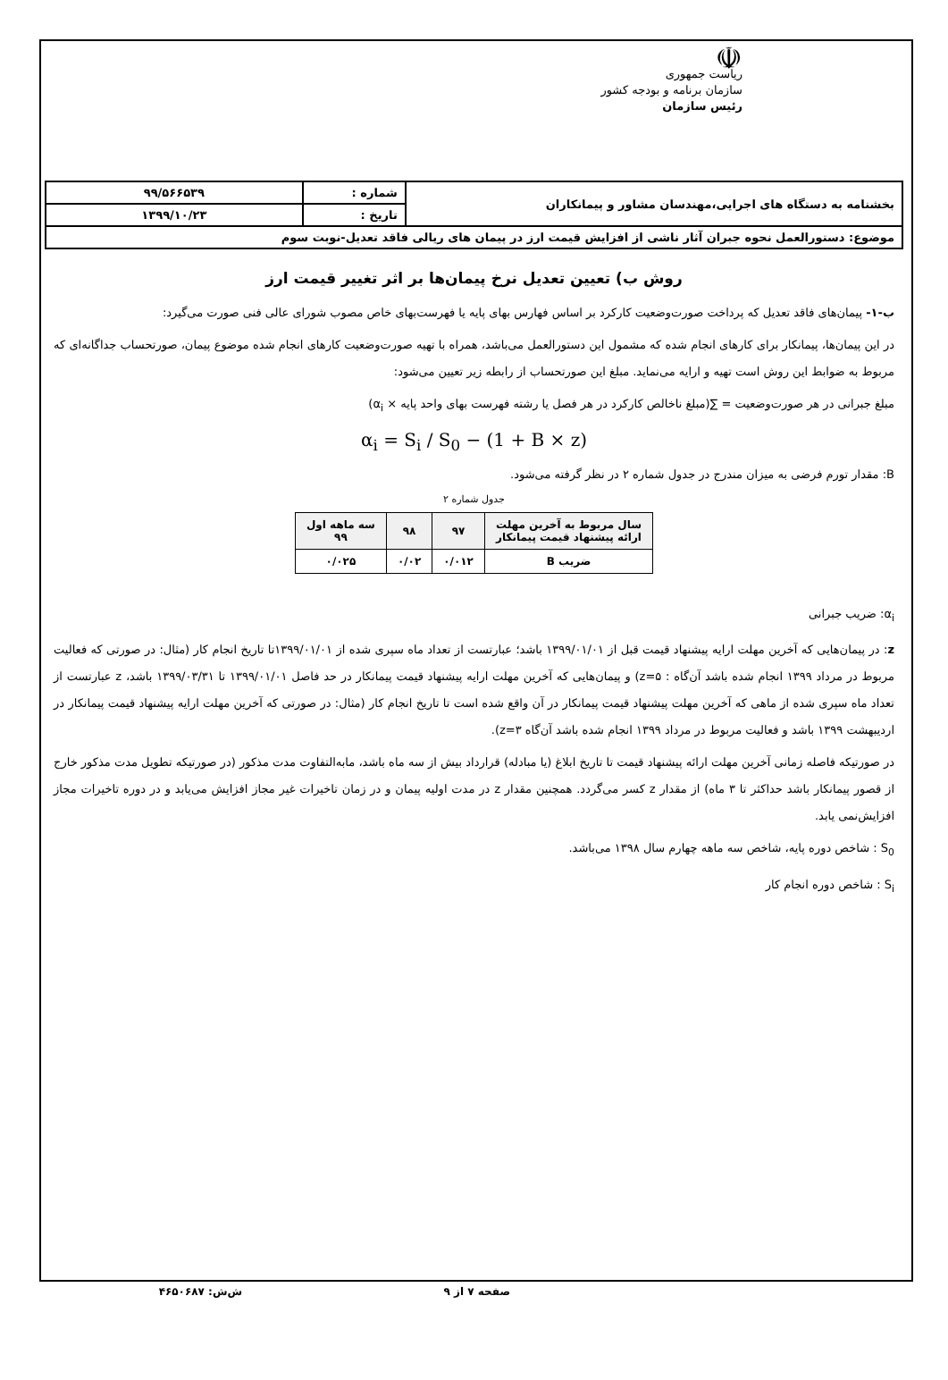☫
ریاست جمهوری
سازمان برنامه و بودجه کشور
رئیس سازمان
| بخشنامه به دستگاه های اجرایی،مهندسان مشاور و پیمانکاران | شماره : | ۹۹/۵۶۶۵۳۹ |
| | تاریخ : | ۱۳۹۹/۱۰/۲۳ |
| موضوع: دستورالعمل نحوه جبران آثار ناشی از افزایش قیمت ارز در پیمان های ریالی فاقد تعدیل-نوبت سوم | | |
روش ب) تعیین تعدیل نرخ پیمان‌ها بر اثر تغییر قیمت ارز
ب-۱- پیمان‌های فاقد تعدیل که پرداخت صورت‌وضعیت کارکرد بر اساس فهارس بهای پایه یا فهرست‌بهای خاص مصوب شورای عالی فنی صورت می‌گیرد:
در این پیمان‌ها، پیمانکار برای کارهای انجام شده که مشمول این دستورالعمل می‌باشد، همراه با تهیه صورت‌وضعیت کارهای انجام شده موضوع پیمان، صورتحساب جداگانه‌ای که مربوط به ضوابط این روش است تهیه و ارایه می‌نماید. مبلغ این صورتحساب از رابطه زیر تعیین می‌شود:
مبلغ جبرانی در هر صورت‌وضعیت = ∑(مبلغ ناخالص کارکرد در هر فصل یا رشته فهرست بهای واحد پایه × α<sub>i</sub>)
α<sub>i</sub> = S<sub>i</sub> / S<sub>0</sub> − (1 + B × z)
B: مقدار تورم فرضی به میزان مندرج در جدول شماره ۲ در نظر گرفته می‌شود.
جدول شماره ۲
| سال مربوط به آخرین مهلت ارائه پیشنهاد قیمت پیمانکار | ۹۷ | ۹۸ | سه ماهه اول ۹۹ |
| --- | --- | --- | --- |
| ضریب B | ۰/۰۱۲ | ۰/۰۲ | ۰/۰۲۵ |
α<sub>i</sub>: ضریب جبرانی
z: در پیمان‌هایی که آخرین مهلت ارایه پیشنهاد قیمت قبل از ۱۳۹۹/۰۱/۰۱ باشد؛ عبارتست از تعداد ماه سپری شده از ۱۳۹۹/۰۱/۰۱تا تاریخ انجام کار (مثال: در صورتی که فعالیت مربوط در مرداد ۱۳۹۹ انجام شده باشد آن‌گاه : z=۵) و پیمان‌هایی که آخرین مهلت ارایه پیشنهاد قیمت پیمانکار در حد فاصل ۱۳۹۹/۰۱/۰۱ تا ۱۳۹۹/۰۳/۳۱ باشد، z عبارتست از تعداد ماه سپری شده از ماهی که آخرین مهلت پیشنهاد قیمت پیمانکار در آن واقع شده است تا تاریخ انجام کار (مثال: در صورتی که آخرین مهلت ارایه پیشنهاد قیمت پیمانکار در اردیبهشت ۱۳۹۹ باشد و فعالیت مربوط در مرداد ۱۳۹۹ انجام شده باشد آن‌گاه z=۳).
در صورتیکه فاصله زمانی آخرین مهلت ارائه پیشنهاد قیمت تا تاریخ ابلاغ (یا مبادله) قرارداد بیش از سه ماه باشد، مابه‌التفاوت مدت مذکور (در صورتیکه تطویل مدت مذکور خارج از قصور پیمانکار باشد حداکثر تا ۳ ماه) از مقدار z کسر می‌گردد. همچنین مقدار z در مدت اولیه پیمان و در زمان تاخیرات غیر مجاز افزایش می‌یابد و در دوره تاخیرات مجاز افزایش‌نمی یابد.
S<sub>0</sub> : شاخص دوره پایه، شاخص سه ماهه چهارم سال ۱۳۹۸ می‌باشد.
S<sub>i</sub> : شاخص دوره انجام کار
صفحه ۷ از ۹ ش‌ش: ۴۶۵۰۶۸۷